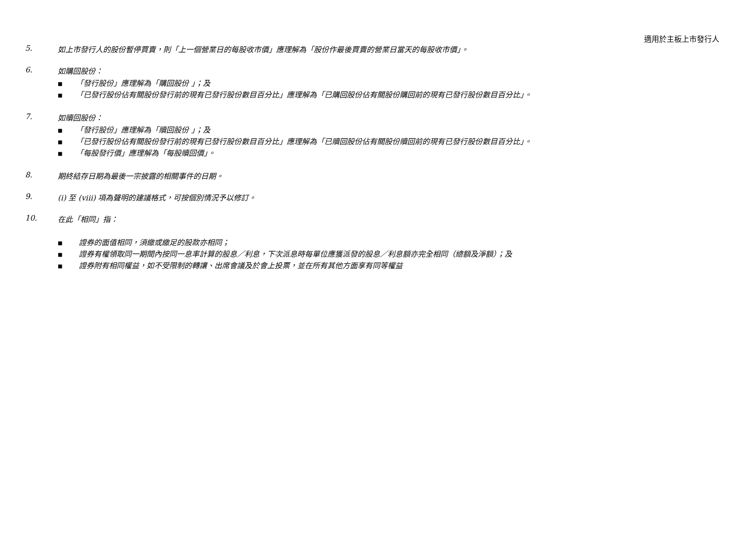適用於主板上市發行人
5. 如上市發行人的股份暫停買賣，則「上一個營業日的每股收市價」應理解為「股份作最後買賣的營業日當天的每股收市價」。
6. 如購回股份：
■ 「發行股份」應理解為「購回股份 」；及
■ 「已發行股份佔有關股份發行前的現有已發行股份數目百分比」應理解為「已購回股份佔有關股份購回前的現有已發行股份數目百分比」。
7. 如贖回股份：
■ 「發行股份」應理解為「贖回股份 」；及
■ 「已發行股份佔有關股份發行前的現有已發行股份數目百分比」應理解為「已贖回股份佔有關股份贖回前的現有已發行股份數目百分比」。
■ 「每股發行價」應理解為「每股贖回價」。
8. 期終結存日期為最後一宗披露的相關事件的日期。
9. (i) 至 (viii) 項為聲明的建議格式，可按個別情況予以修訂。
10. 在此「相同」指：
■ 證券的面值相同，須繳或繳足的股款亦相同；
■ 證券有權領取同一期間內按同一息率計算的股息／利息，下次派息時每單位應獲派發的股息／利息額亦完全相同（總額及淨額）；及
■ 證券附有相同權益，如不受限制的轉讓、出席會議及於會上投票，並在所有其他方面享有同等權益